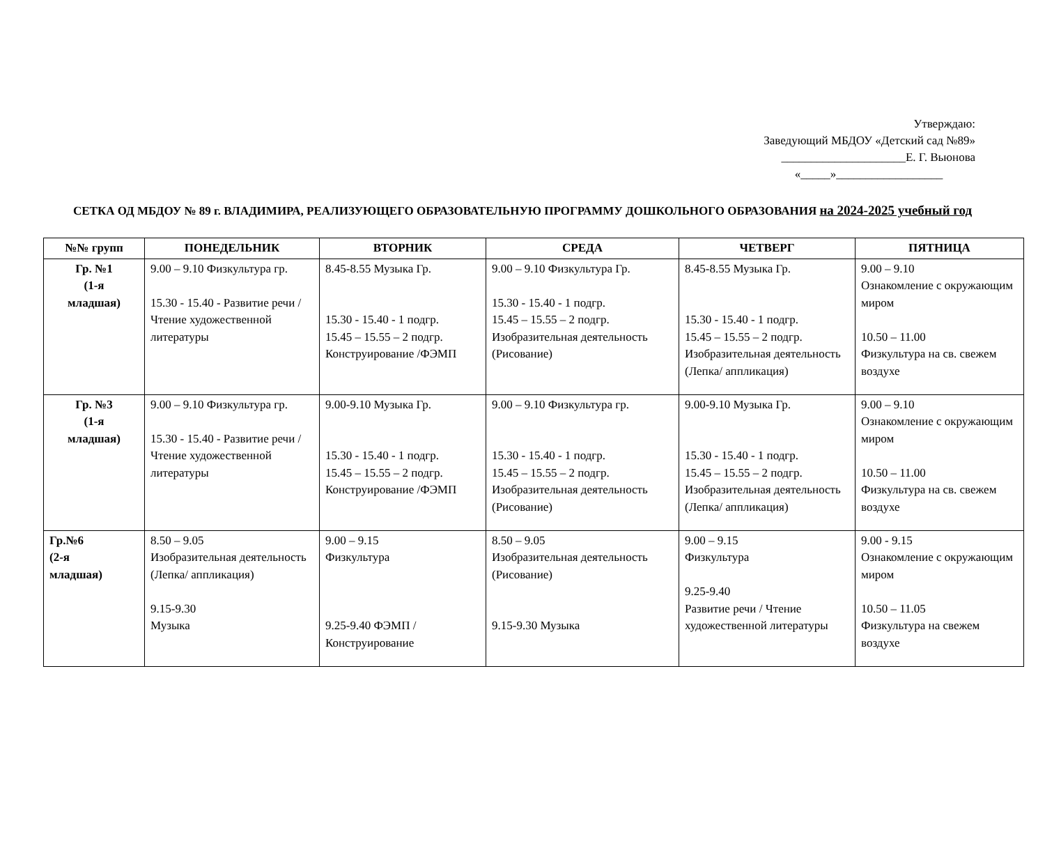Утверждаю:
Заведующий МБДОУ «Детский сад №89»
_____________________Е. Г. Вьюнова
«_____»__________________
СЕТКА ОД МБДОУ № 89 г. ВЛАДИМИРА, РЕАЛИЗУЮЩЕГО ОБРАЗОВАТЕЛЬНУЮ ПРОГРАММУ ДОШКОЛЬНОГО ОБРАЗОВАНИЯ на 2024-2025 учебный год
| №№ групп | ПОНЕДЕЛЬНИК | ВТОРНИК | СРЕДА | ЧЕТВЕРГ | ПЯТНИЦА |
| --- | --- | --- | --- | --- | --- |
| Гр. №1 (1-я младшая) | 9.00 – 9.10 Физкультура гр. 15.30 - 15.40 - Развитие речи / Чтение художественной литературы | 8.45-8.55 Музыка Гр. 15.30 - 15.40 - 1 подгр. 15.45 – 15.55 – 2 подгр. Конструирование /ФЭМП | 9.00 – 9.10 Физкультура Гр. 15.30 - 15.40 - 1 подгр. 15.45 – 15.55 – 2 подгр. Изобразительная деятельность (Рисование) | 8.45-8.55 Музыка Гр. 15.30 - 15.40 - 1 подгр. 15.45 – 15.55 – 2 подгр. Изобразительная деятельность (Лепка/ аппликация) | 9.00 – 9.10 Ознакомление с окружающим миром 10.50 – 11.00 Физкультура на св. свежем воздухе |
| Гр. №3 (1-я младшая) | 9.00 – 9.10 Физкультура гр. 15.30 - 15.40 - Развитие речи / Чтение художественной литературы | 9.00-9.10 Музыка Гр. 15.30 - 15.40 - 1 подгр. 15.45 – 15.55 – 2 подгр. Конструирование /ФЭМП | 9.00 – 9.10 Физкультура гр. 15.30 - 15.40 - 1 подгр. 15.45 – 15.55 – 2 подгр. Изобразительная деятельность (Рисование) | 9.00-9.10 Музыка Гр. 15.30 - 15.40 - 1 подгр. 15.45 – 15.55 – 2 подгр. Изобразительная деятельность (Лепка/ аппликация) | 9.00 – 9.10 Ознакомление с окружающим миром 10.50 – 11.00 Физкультура на св. свежем воздухе |
| Гр.№6 (2-я младшая) | 8.50 – 9.05 Изобразительная деятельность (Лепка/ аппликация) 9.15-9.30 Музыка | 9.00 – 9.15 Физкультура 9.25-9.40 ФЭМП / Конструирование | 8.50 – 9.05 Изобразительная деятельность (Рисование) 9.15-9.30 Музыка | 9.00 – 9.15 Физкультура 9.25-9.40 Развитие речи / Чтение художественной литературы | 9.00 - 9.15 Ознакомление с окружающим миром 10.50 – 11.05 Физкультура на свежем воздухе |